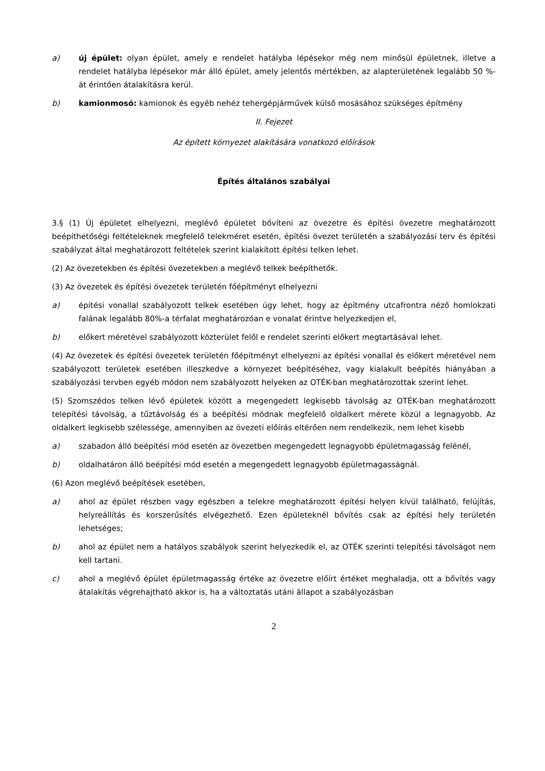a) új épület: olyan épület, amely e rendelet hatályba lépésekor még nem minősül épületnek, illetve a rendelet hatályba lépésekor már álló épület, amely jelentős mértékben, az alapterületének legalább 50 %-át érintően átalakításra kerül.
b) kamionmosó: kamionok és egyéb nehéz tehergépjárművek külső mosásához szükséges építmény
II. Fejezet
Az épített környezet alakítására vonatkozó előírások
Építés általános szabályai
3.§ (1) Új épületet elhelyezni, meglévő épületet bővíteni az övezetre és építési övezetre meghatározott beépíthetőségi feltételeknek megfelelő telekméret esetén, építési övezet területén a szabályozási terv és építési szabályzat által meghatározott feltételek szerint kialakított építési telken lehet.
(2) Az övezetekben és építési övezetekben a meglévő telkek beépíthetők.
(3) Az övezetek és építési övezetek területén főépítményt elhelyezni
a) építési vonallal szabályozott telkek esetében úgy lehet, hogy az építmény utcafrontra néző homlokzati falának legalább 80%-a térfalat meghatározóan e vonalat érintve helyezkedjen el,
b) előkert méretével szabályozott közterület felől e rendelet szerinti előkert megtartásával lehet.
(4) Az övezetek és építési övezetek területén főépítményt elhelyezni az építési vonallal és előkert méretével nem szabályozott területek esetében illeszkedve a környezet beépítéséhez, vagy kialakult beépítés hiányában a szabályozási tervben egyéb módon nem szabályozott helyeken az OTÉK-ban meghatározottak szerint lehet.
(5) Szomszédos telken lévő épületek között a megengedett legkisebb távolság az OTÉK-ban meghatározott telepítési távolság, a tűztávolság és a beépítési módnak megfelelő oldalkert mérete közül a legnagyobb. Az oldalkert legkisebb szélessége, amennyiben az övezeti előírás eltérően nem rendelkezik, nem lehet kisebb
a) szabadon álló beépítési mód esetén az övezetben megengedett legnagyobb épületmagasság felénél,
b) oldalhatáron álló beépítési mód esetén a megengedett legnagyobb épületmagasságnál.
(6) Azon meglévő beépítések esetében,
a) ahol az épület részben vagy egészben a telekre meghatározott építési helyen kívül található, felújítás, helyreállítás és korszerűsítés elvégezhető. Ezen épületeknél bővítés csak az építési hely területén lehetséges;
b) ahol az épület nem a hatályos szabályok szerint helyezkedik el, az OTÉK szerinti telepítési távolságot nem kell tartani.
c) ahol a meglévő épület épületmagasság értéke az övezetre előírt értéket meghaladja, ott a bővítés vagy átalakítás végrehajtható akkor is, ha a változtatás utáni állapot a szabályozásban
2